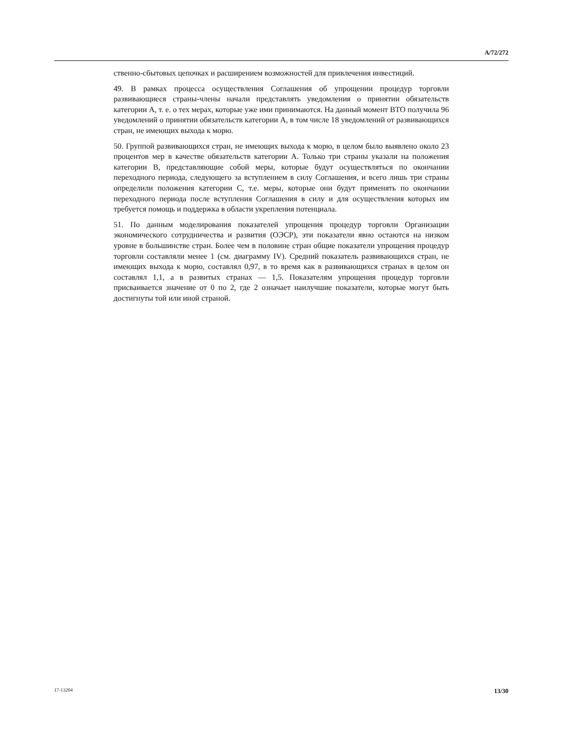A/72/272
ственно-сбытовых цепочках и расширением возможностей для привлечения инвестиций.
49. В рамках процесса осуществления Соглашения об упрощении процедур торговли развивающиеся страны-члены начали представлять уведомления о принятии обязательств категории A, т. е. о тех мерах, которые уже ими принимаются. На данный момент ВТО получила 96 уведомлений о принятии обязательств категории A, в том числе 18 уведомлений от развивающихся стран, не имеющих выхода к морю.
50. Группой развивающихся стран, не имеющих выхода к морю, в целом было выявлено около 23 процентов мер в качестве обязательств категории A. Только три страны указали на положения категории B, представляющие собой меры, которые будут осуществляться по окончании переходного периода, следующего за вступлением в силу Соглашения, и всего лишь три страны определили положения категории C, т.е. меры, которые они будут применять по окончании переходного периода после вступления Соглашения в силу и для осуществления которых им требуется помощь и поддержка в области укрепления потенциала.
51. По данным моделирования показателей упрощения процедур торговли Организации экономического сотрудничества и развития (ОЭСР), эти показатели явно остаются на низком уровне в большинстве стран. Более чем в половине стран общие показатели упрощения процедур торговли составляли менее 1 (см. диаграмму IV). Средний показатель развивающихся стран, не имеющих выхода к морю, составлял 0,97, в то время как в развивающихся странах в целом он составлял 1,1, а в развитых странах — 1,5. Показателям упрощения процедур торговли присваивается значение от 0 по 2, где 2 означает наилучшие показатели, которые могут быть достигнуты той или иной страной.
17-13204 13/30